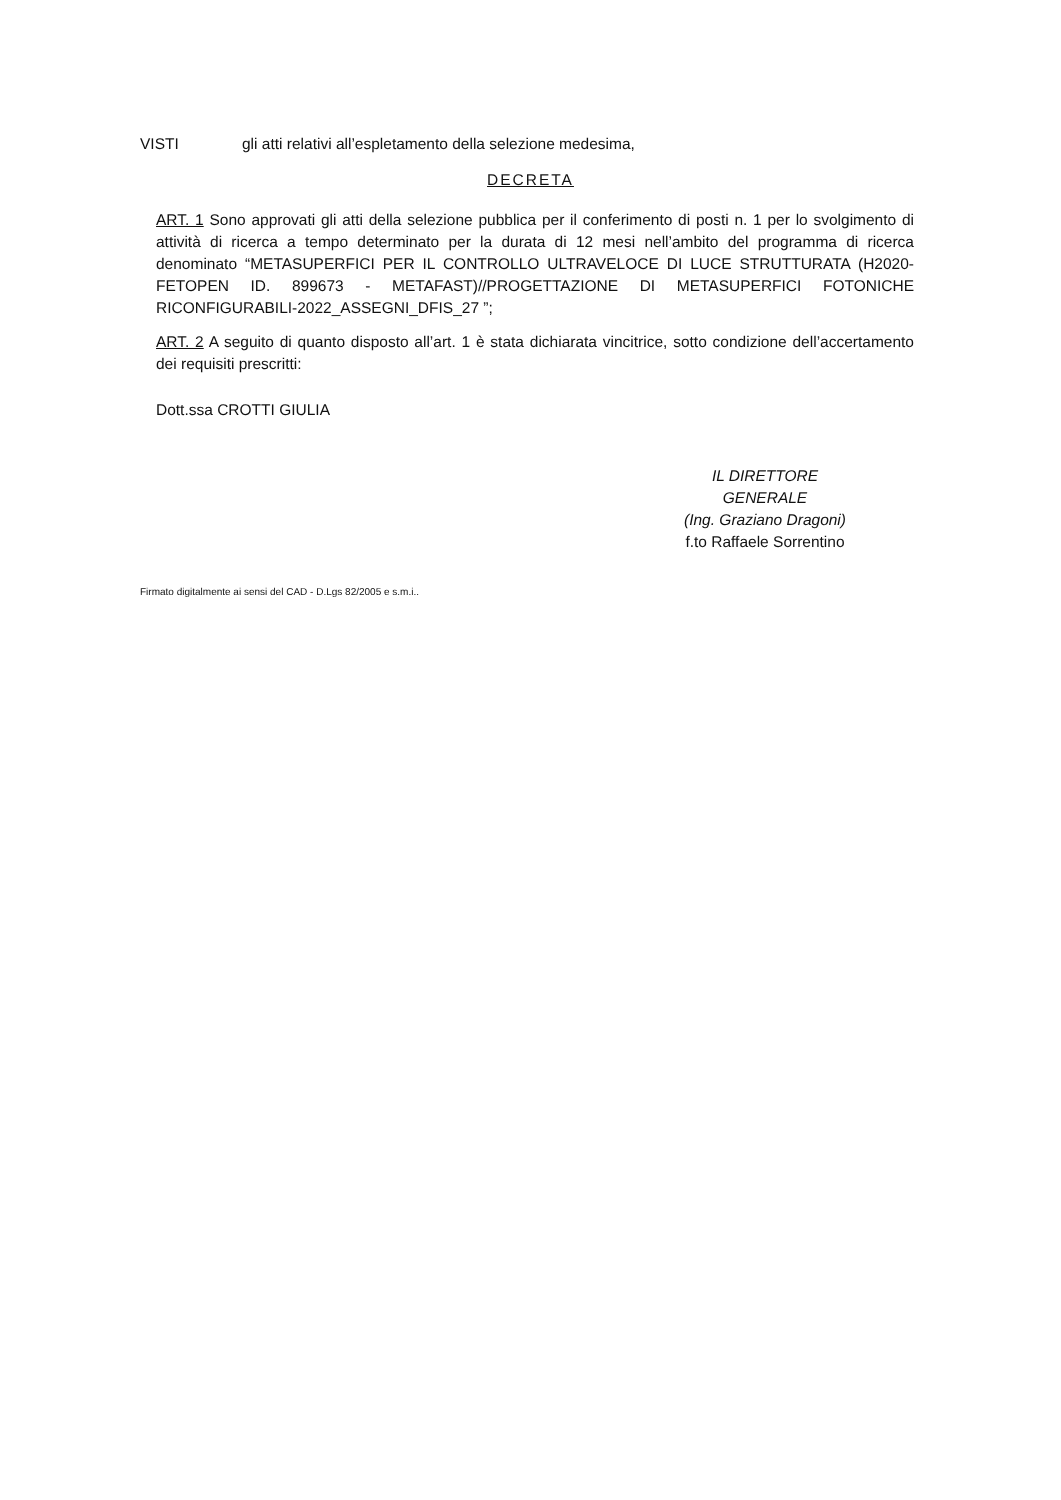VISTI gli atti relativi all’espletamento della selezione medesima,
DECRETA
ART. 1 Sono approvati gli atti della selezione pubblica per il conferimento di posti n. 1 per lo svolgimento di attività di ricerca a tempo determinato per la durata di 12 mesi nell’ambito del programma di ricerca denominato “METASUPERFICI PER IL CONTROLLO ULTRAVELOCE DI LUCE STRUTTURATA (H2020-FETOPEN ID. 899673 - METAFAST)//PROGETTAZIONE DI METASUPERFICI FOTONICHE RICONFIGURABILI-2022_ASSEGNI_DFIS_27 ”;
ART. 2 A seguito di quanto disposto all’art. 1 è stata dichiarata vincitrice, sotto condizione dell’accertamento dei requisiti prescritti:
Dott.ssa CROTTI GIULIA
IL DIRETTORE GENERALE
(Ing. Graziano Dragoni)
f.to Raffaele Sorrentino
Firmato digitalmente ai sensi del CAD - D.Lgs 82/2005 e s.m.i..